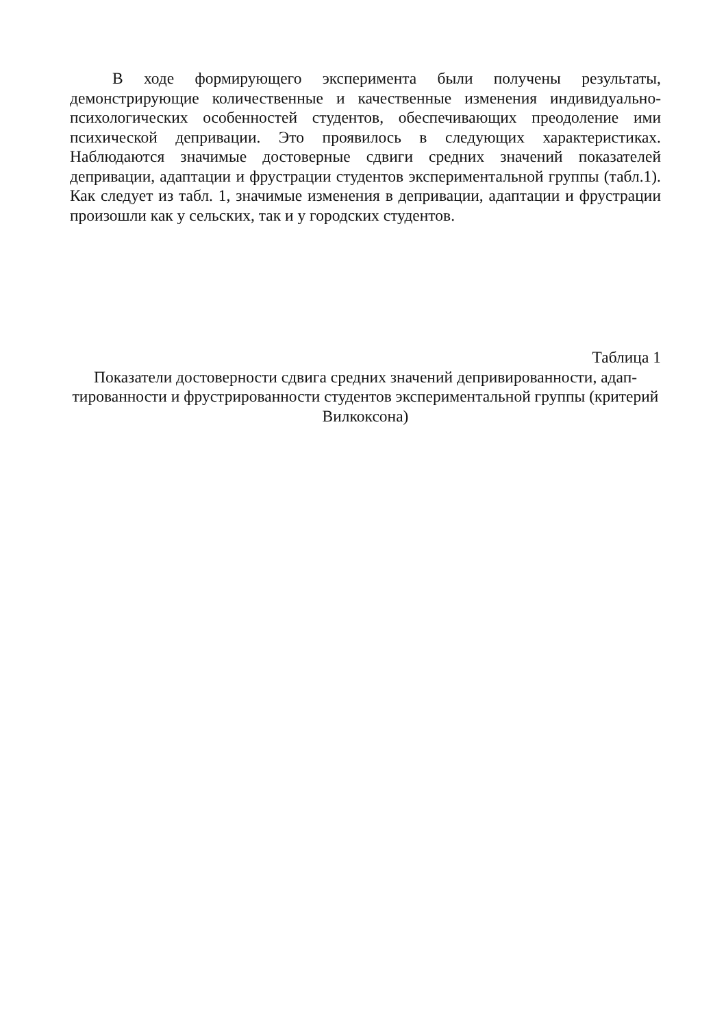В ходе формирующего эксперимента были получены результаты, демонстрирующие количественные и качественные изменения индивидуально-психологических особенностей студентов, обеспечивающих преодоление ими психической депривации. Это проявилось в следующих характеристиках. Наблюдаются значимые достоверные сдвиги средних значений показателей депривации, адаптации и фрустрации студентов экспериментальной группы (табл.1). Как следует из табл. 1, значимые изменения в депривации, адаптации и фрустрации произошли как у сельских, так и у городских студентов.
Таблица 1
Показатели достоверности сдвига средних значений деприви­рованности, адап­тированности и фрустрированности студентов экспериментальной группы (кри­терий Вилкоксона)